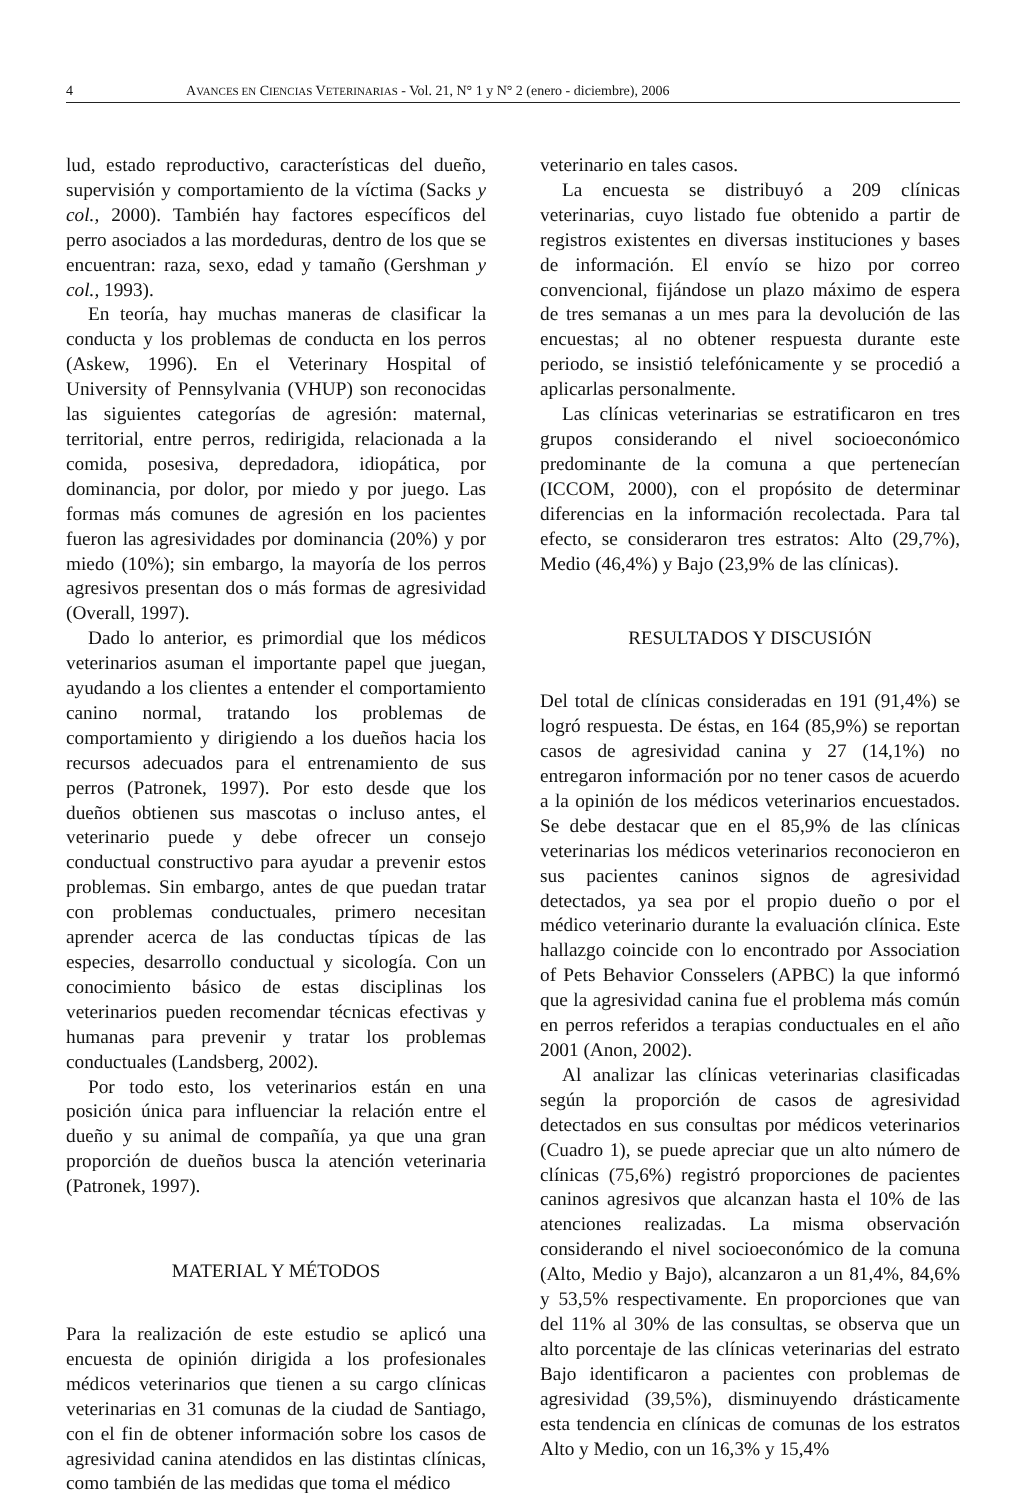4 AVANCES EN CIENCIAS VETERINARIAS - Vol. 21, N° 1 y N° 2 (enero - diciembre), 2006
lud, estado reproductivo, características del dueño, supervisión y comportamiento de la víctima (Sacks y col., 2000). También hay factores específicos del perro asociados a las mordeduras, dentro de los que se encuentran: raza, sexo, edad y tamaño (Gershman y col., 1993).
En teoría, hay muchas maneras de clasificar la conducta y los problemas de conducta en los perros (Askew, 1996). En el Veterinary Hospital of University of Pennsylvania (VHUP) son reconocidas las siguientes categorías de agresión: maternal, territorial, entre perros, redirigida, relacionada a la comida, posesiva, depredadora, idiopática, por dominancia, por dolor, por miedo y por juego. Las formas más comunes de agresión en los pacientes fueron las agresividades por dominancia (20%) y por miedo (10%); sin embargo, la mayoría de los perros agresivos presentan dos o más formas de agresividad (Overall, 1997).
Dado lo anterior, es primordial que los médicos veterinarios asuman el importante papel que juegan, ayudando a los clientes a entender el comportamiento canino normal, tratando los problemas de comportamiento y dirigiendo a los dueños hacia los recursos adecuados para el entrenamiento de sus perros (Patronek, 1997). Por esto desde que los dueños obtienen sus mascotas o incluso antes, el veterinario puede y debe ofrecer un consejo conductual constructivo para ayudar a prevenir estos problemas. Sin embargo, antes de que puedan tratar con problemas conductuales, primero necesitan aprender acerca de las conductas típicas de las especies, desarrollo conductual y sicología. Con un conocimiento básico de estas disciplinas los veterinarios pueden recomendar técnicas efectivas y humanas para prevenir y tratar los problemas conductuales (Landsberg, 2002).
Por todo esto, los veterinarios están en una posición única para influenciar la relación entre el dueño y su animal de compañía, ya que una gran proporción de dueños busca la atención veterinaria (Patronek, 1997).
MATERIAL Y MÉTODOS
Para la realización de este estudio se aplicó una encuesta de opinión dirigida a los profesionales médicos veterinarios que tienen a su cargo clínicas veterinarias en 31 comunas de la ciudad de Santiago, con el fin de obtener información sobre los casos de agresividad canina atendidos en las distintas clínicas, como también de las medidas que toma el médico
veterinario en tales casos.
La encuesta se distribuyó a 209 clínicas veterinarias, cuyo listado fue obtenido a partir de registros existentes en diversas instituciones y bases de información. El envío se hizo por correo convencional, fijándose un plazo máximo de espera de tres semanas a un mes para la devolución de las encuestas; al no obtener respuesta durante este periodo, se insistió telefónicamente y se procedió a aplicarlas personalmente.
Las clínicas veterinarias se estratificaron en tres grupos considerando el nivel socioeconómico predominante de la comuna a que pertenecían (ICCOM, 2000), con el propósito de determinar diferencias en la información recolectada. Para tal efecto, se consideraron tres estratos: Alto (29,7%), Medio (46,4%) y Bajo (23,9% de las clínicas).
RESULTADOS Y DISCUSIÓN
Del total de clínicas consideradas en 191 (91,4%) se logró respuesta. De éstas, en 164 (85,9%) se reportan casos de agresividad canina y 27 (14,1%) no entregaron información por no tener casos de acuerdo a la opinión de los médicos veterinarios encuestados. Se debe destacar que en el 85,9% de las clínicas veterinarias los médicos veterinarios reconocieron en sus pacientes caninos signos de agresividad detectados, ya sea por el propio dueño o por el médico veterinario durante la evaluación clínica. Este hallazgo coincide con lo encontrado por Association of Pets Behavior Consselers (APBC) la que informó que la agresividad canina fue el problema más común en perros referidos a terapias conductuales en el año 2001 (Anon, 2002).
Al analizar las clínicas veterinarias clasificadas según la proporción de casos de agresividad detectados en sus consultas por médicos veterinarios (Cuadro 1), se puede apreciar que un alto número de clínicas (75,6%) registró proporciones de pacientes caninos agresivos que alcanzan hasta el 10% de las atenciones realizadas. La misma observación considerando el nivel socioeconómico de la comuna (Alto, Medio y Bajo), alcanzaron a un 81,4%, 84,6% y 53,5% respectivamente. En proporciones que van del 11% al 30% de las consultas, se observa que un alto porcentaje de las clínicas veterinarias del estrato Bajo identificaron a pacientes con problemas de agresividad (39,5%), disminuyendo drásticamente esta tendencia en clínicas de comunas de los estratos Alto y Medio, con un 16,3% y 15,4%